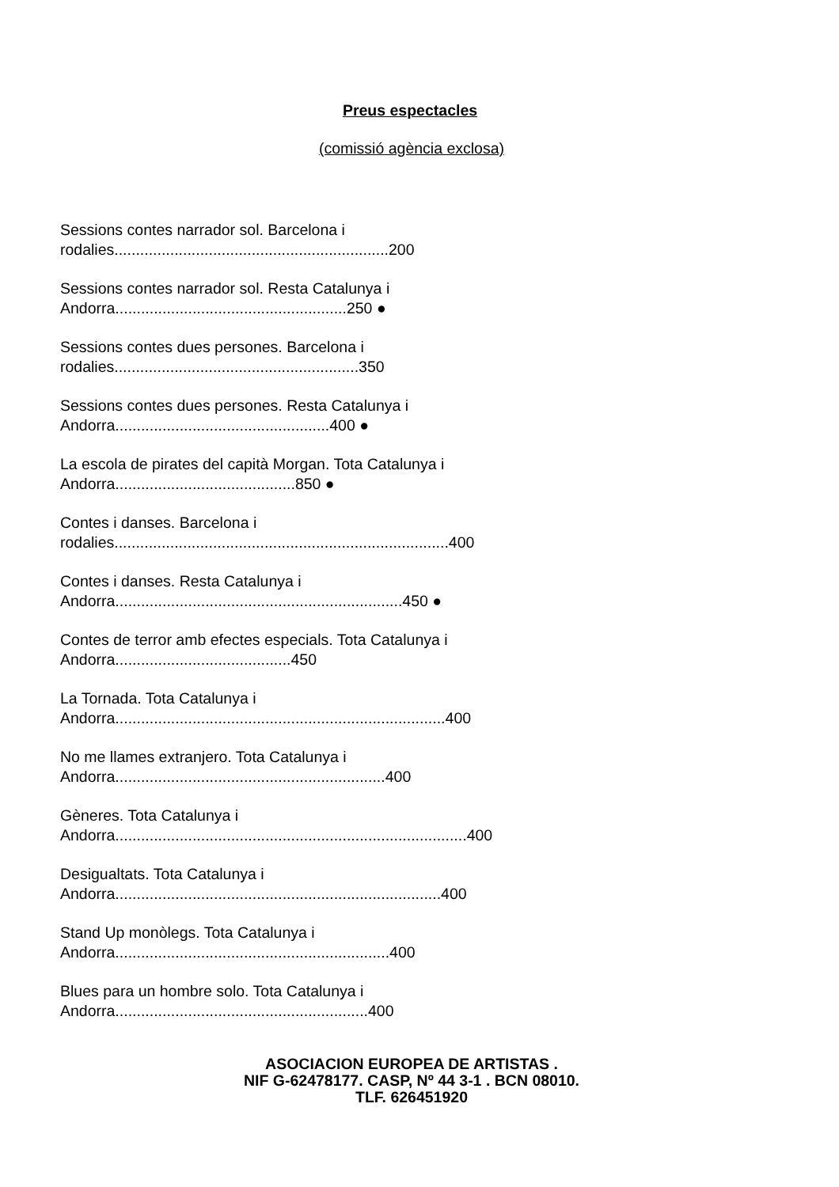Preus espectacles
(comissió agència exclosa)
Sessions contes narrador sol. Barcelona i rodalies................................................................200
Sessions contes narrador sol. Resta Catalunya i Andorra......................................................250 ●
Sessions contes dues persones. Barcelona i rodalies.........................................................350
Sessions contes dues persones. Resta Catalunya i Andorra..................................................400 ●
La escola de pirates del capità Morgan. Tota Catalunya i Andorra..........................................850 ●
Contes i danses. Barcelona i rodalies..............................................................................400
Contes i danses. Resta Catalunya i Andorra...................................................................450 ●
Contes de terror amb efectes especials. Tota Catalunya i Andorra.........................................450
La Tornada. Tota Catalunya i Andorra.............................................................................400
No me llames extranjero. Tota Catalunya i Andorra...............................................................400
Gèneres. Tota Catalunya i Andorra..................................................................................400
Desigualtats. Tota Catalunya i Andorra............................................................................400
Stand Up monòlegs. Tota Catalunya i Andorra................................................................400
Blues para un hombre solo. Tota Catalunya i Andorra...........................................................400
ASOCIACION EUROPEA DE ARTISTAS .
NIF G-62478177. CASP, Nº 44 3-1 . BCN 08010.
TLF. 626451920